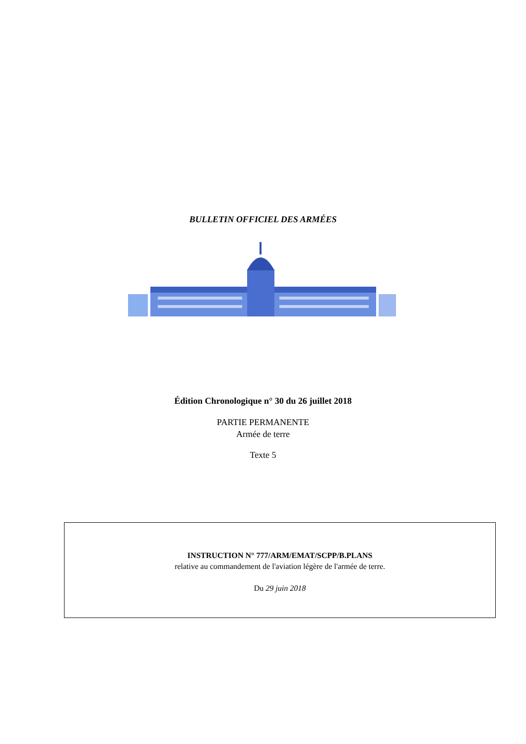BULLETIN OFFICIEL DES ARMÉES
Édition Chronologique n° 30 du 26 juillet 2018
PARTIE PERMANENTE
Armée de terre
Texte 5
INSTRUCTION N° 777/ARM/EMAT/SCPP/B.PLANS
relative au commandement de l'aviation légère de l'armée de terre.
Du 29 juin 2018